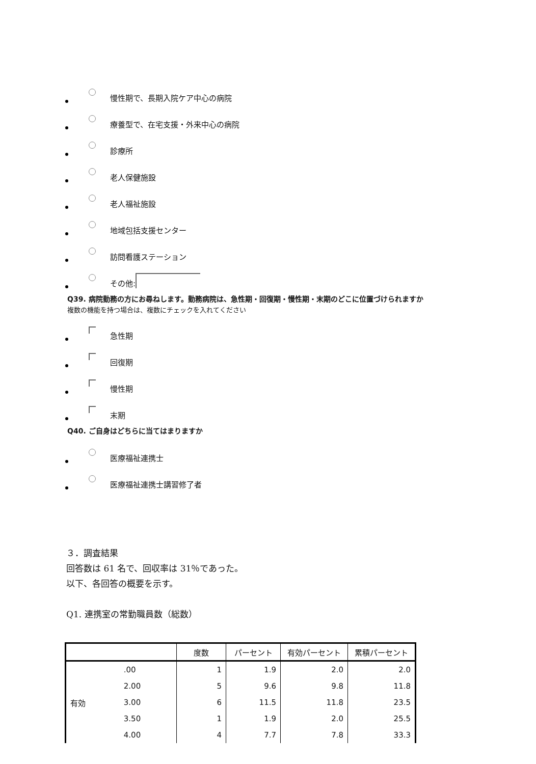慢性期で、長期入院ケア中心の病院
療養型で、在宅支援・外来中心の病院
診療所
老人保健施設
老人福祉施設
地域包括支援センター
訪問看護ステーション
その他:
Q39. 病院勤務の方にお尋ねします。勤務病院は、急性期・回復期・慢性期・末期のどこに位置づけられますか
複数の機能を持つ場合は、複数にチェックを入れてください
急性期
回復期
慢性期
末期
Q40. ご自身はどちらに当てはまりますか
医療福祉連携士
医療福祉連携士講習修了者
３．調査結果
回答数は 61 名で、回収率は 31％であった。
以下、各回答の概要を示す。
Q1. 連携室の常勤職員数（総数）
| | | 度数 | パーセント | 有効パーセント | 累積パーセント |
| --- | --- | --- | --- | --- | --- |
| 有効 | .00 | 1 | 1.9 | 2.0 | 2.0 |
| | 2.00 | 5 | 9.6 | 9.8 | 11.8 |
| | 3.00 | 6 | 11.5 | 11.8 | 23.5 |
| | 3.50 | 1 | 1.9 | 2.0 | 25.5 |
| | 4.00 | 4 | 7.7 | 7.8 | 33.3 |